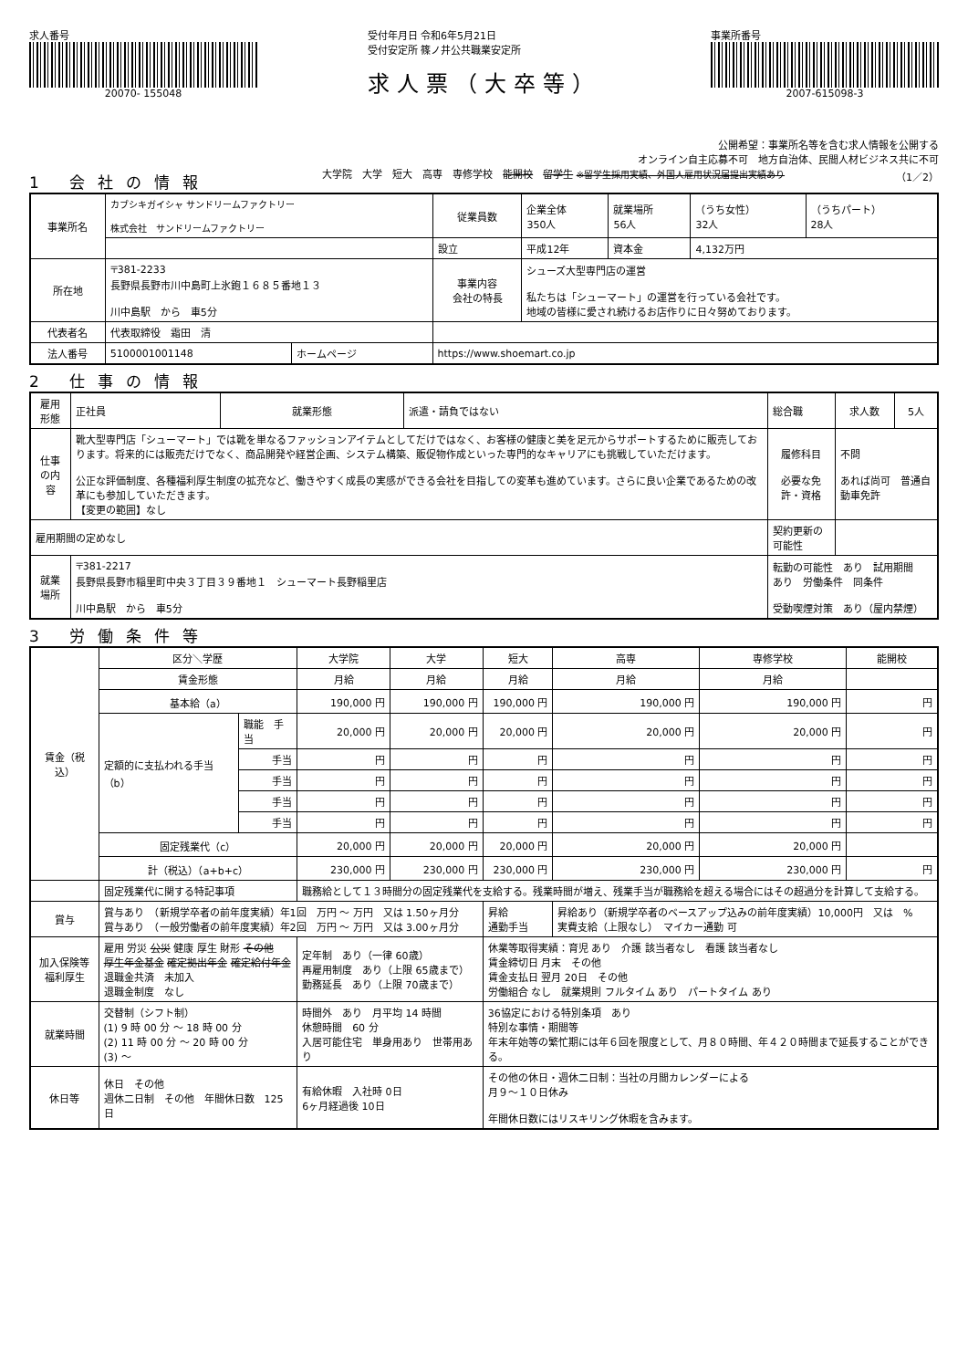求人番号
20070- 155048
受付年月日 令和6年5月21日
受付安定所 篠ノ井公共職業安定所
求人票（大卒等）
事業所番号
2007-615098-3
公開希望：事業所名等を含む求人情報を公開する
オンライン自主応募不可　地方自治体、民間人材ビジネス共に不可
1 会社の情報
大学院　大学　短大　高専　専修学校　能開校　留学生 ※留学生採用実績、外国人雇用状況届提出実績あり （1／2）
| 事業所名 | カブシキガイシャ サンドリームファクトリー 株式会社 サンドリームファクトリー | | | 従業員数 | 企業全体 350人 | 就業場所 56人 | （うち女性） 32人 | （うちパート） 28人 |
| | | | | 設立 | 平成12年 | 資本金 | 4,132万円 | |
| 所在地 | 〒381-2233 長野県長野市川中島町上氷鉋１６８５番地１３ 川中島駅 から 車5分 | | | 事業内容 会社の特長 | シューズ大型専門店の運営 私たちは「シューマート」の運営を行っている会社です。 地域の皆様に愛され続けるお店作りに日々努めております。 | | | |
| 代表者名 | 代表取締役 霜田 清 | | | | | | | |
| 法人番号 | 5100001001148 | ホームページ | https://www.shoemart.co.jp | | | | | |
2 仕事の情報
| 雇用形態 | 正社員 | 就業形態 | 派遣・請負ではない | 総合職 | 求人数 | 5人 |
| 仕事の内容 | 靴大型専門店「シューマート」では靴を単なるファッションアイテムとしてだけではなく、お客様の健康と美を足元からサポートするために販売しております。将来的には販売だけでなく、商品開発や経営企画、システム構築、販促物作成といった専門的なキャリアにも挑戦していただけます。 公正な評価制度、各種福利厚生制度の拡充など、働きやすく成長の実感ができる会社を目指しての変革も進めています。さらに良い企業であるための改革にも参加していただきます。 【変更の範囲】なし | | | 履修科目 必要な免許・資格 | 不問 あれば尚可 普通自動車免許 | |
| 雇用期間の定めなし | | | | 契約更新の可能性 | | |
| 就業場所 | 〒381-2217 長野県長野市稲里町中央３丁目３９番地１ シューマート長野稲里店 川中島駅 から 車5分 | | | 転勤の可能性 あり 試用期間 あり 労働条件 同条件 受動喫煙対策 あり（屋内禁煙） | | |
3 労働条件等
| 賃金（税込） | 区分＼学歴 | | 大学院 | 大学 | 短大 | 高専 | 専修学校 | 能開校 |
| --- | --- | --- | --- | --- | --- | --- | --- | --- |
| | 賃金形態 | | 月給 | 月給 | 月給 | 月給 | 月給 | |
| | 基本給（a） | | 190,000 円 | 190,000 円 | 190,000 円 | 190,000 円 | 190,000 円 | 円 |
| | 定額的に支払われる手当（b） | 職能 手当 | 20,000 円 | 20,000 円 | 20,000 円 | 20,000 円 | 20,000 円 | 円 |
| | | 手当 | 円 | 円 | 円 | 円 | 円 | 円 |
| | | 手当 | 円 | 円 | 円 | 円 | 円 | 円 |
| | | 手当 | 円 | 円 | 円 | 円 | 円 | 円 |
| | | 手当 | 円 | 円 | 円 | 円 | 円 | 円 |
| | 固定残業代（c） | | 20,000 円 | 20,000 円 | 20,000 円 | 20,000 円 | 20,000 円 | |
| | 計（税込）（a+b+c） | | 230,000 円 | 230,000 円 | 230,000 円 | 230,000 円 | 230,000 円 | 円 |
| | 固定残業代に関する特記事項 | | 職務給として１３時間分の固定残業代を支給する。残業時間が増え、残業手当が職務給を超える場合にはその超過分を計算して支給する。 | | | | | |
| 賞与 | 賞与あり （新規学卒者の前年度実績）年1回 万円 ～ 万円 又は 1.50ヶ月分 賞与あり （一般労働者の前年度実績）年2回 万円 ～ 万円 又は 3.00ヶ月分 | | | | 昇給 通勤手当 | 昇給あり（新規学卒者のベースアップ込みの前年度実績）10,000円 又は % 実費支給（上限なし） マイカー通勤 可 | | |
| 加入保険等 福利厚生 | 雇用 労災 公災 健康 厚生 財形 その他 厚生年金基金 確定拠出年金 確定給付年金 退職金共済 未加入 退職金制度 なし | | 定年制 あり（一律 60歳） 再雇用制度 あり（上限 65歳まで） 勤務延長 あり（上限 70歳まで） | | 休業等取得実績：育児 あり 介護 該当者なし 看護 該当者なし 賃金締切日 月末 その他 賃金支払日 翌月 20日 その他 労働組合 なし 就業規則 フルタイム あり パートタイム あり | | | |
| 就業時間 | 交替制（シフト制） (1) 9 時 00 分 ～ 18 時 00 分 (2) 11 時 00 分 ～ 20 時 00 分 (3) ～ | | 時間外 あり 月平均 14 時間 休憩時間 60 分 入居可能住宅 単身用あり 世帯用あり | | 36協定における特別条項 あり 特別な事情・期間等 年末年始等の繁忙期には年６回を限度として、月８０時間、年４２０時間まで延長することができる。 | | | |
| 休日等 | 休日 その他 週休二日制 その他 年間休日数 125日 | | 有給休暇 入社時 0日 6ヶ月経過後 10日 | | その他の休日・週休二日制：当社の月間カレンダーによる 月９～１０日休み 年間休日数にはリスキリング休暇を含みます。 | | | |